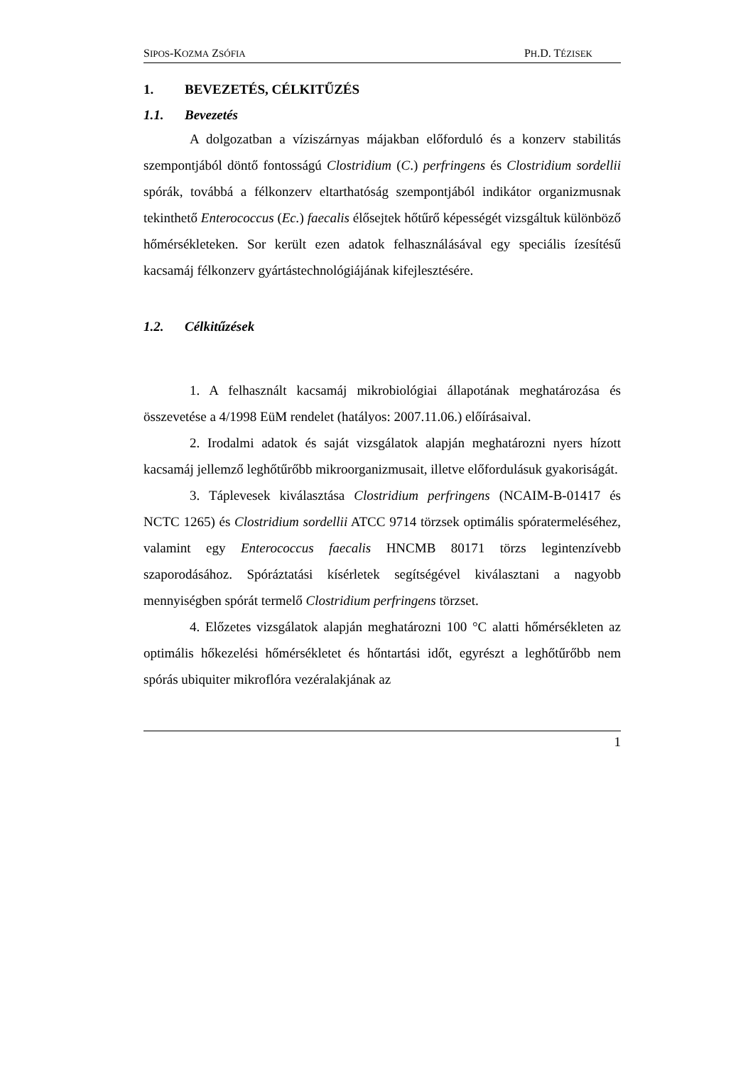SIPOS-KOZMA ZSÓFIA
PH.D. TÉZISEK
1. BEVEZETÉS, CÉLKITŰZÉS
1.1. Bevezetés
A dolgozatban a víziszárnyas májakban előforduló és a konzerv stabilitás szempontjából döntő fontosságú Clostridium (C.) perfringens és Clostridium sordellii spórák, továbbá a félkonzerv eltarthatóság szempontjából indikátor organizmusnak tekinthető Enterococcus (Ec.) faecalis élősejtek hőtűrő képességét vizsgáltuk különböző hőmérsékleteken. Sor került ezen adatok felhasználásával egy speciális ízesítésű kacsamáj félkonzerv gyártástechnológiájának kifejlesztésére.
1.2. Célkitűzések
1. A felhasznált kacsamáj mikrobiológiai állapotának meghatározása és összevetése a 4/1998 EüM rendelet (hatályos: 2007.11.06.) előírásaival.
2. Irodalmi adatok és saját vizsgálatok alapján meghatározni nyers hízott kacsamáj jellemző leghőtűrőbb mikroorganizmusait, illetve előfordulásuk gyakoriságát.
3. Táplevesek kiválasztása Clostridium perfringens (NCAIM-B-01417 és NCTC 1265) és Clostridium sordellii ATCC 9714 törzsek optimális spóratermeléséhez, valamint egy Enterococcus faecalis HNCMB 80171 törzs legintenzívebb szaporodásához. Spóráztatási kísérletek segítségével kiválasztani a nagyobb mennyiségben spórát termelő Clostridium perfringens törzset.
4. Előzetes vizsgálatok alapján meghatározni 100 °C alatti hőmérsékleten az optimális hőkezelési hőmérsékletet és hőntartási időt, egyrészt a leghőtűrőbb nem spórás ubiquiter mikroflóra vezéralakjának az
1